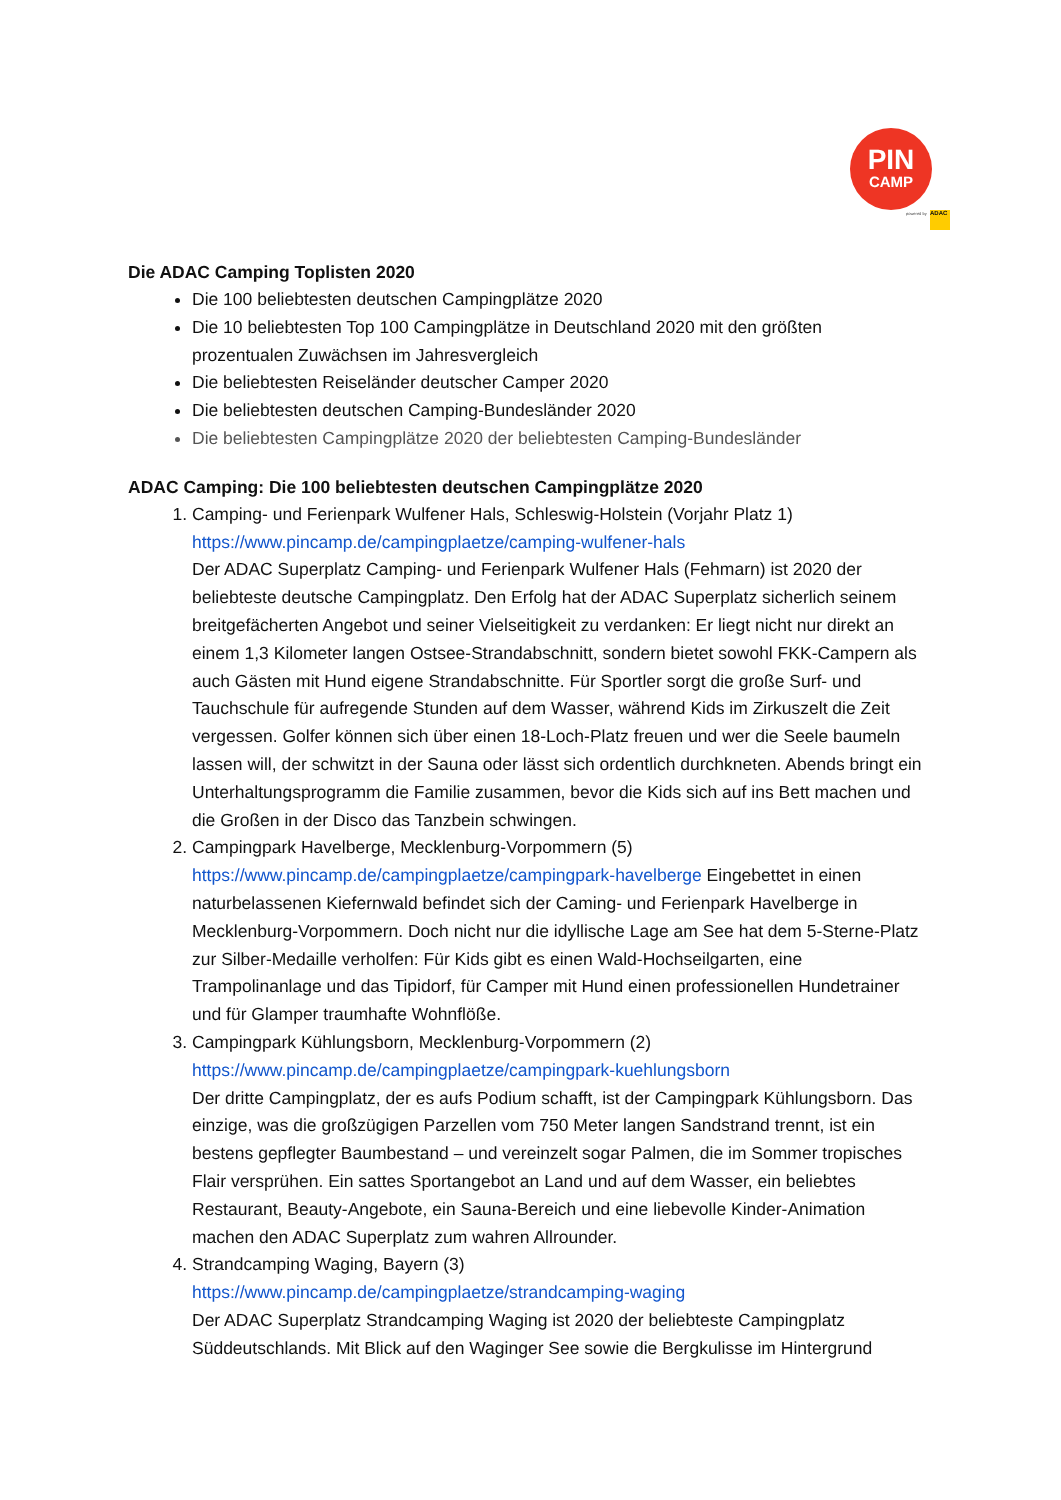PIN
CAMP
powered by ADAC
Die ADAC Camping Toplisten 2020
Die 100 beliebtesten deutschen Campingplätze 2020
Die 10 beliebtesten Top 100 Campingplätze in Deutschland 2020 mit den größten prozentualen Zuwächsen im Jahresvergleich
Die beliebtesten Reiseländer deutscher Camper 2020
Die beliebtesten deutschen Camping-Bundesländer 2020
Die beliebtesten Campingplätze 2020 der beliebtesten Camping-Bundesländer
ADAC Camping: Die 100 beliebtesten deutschen Campingplätze 2020
1. Camping- und Ferienpark Wulfener Hals, Schleswig-Holstein (Vorjahr Platz 1)
https://www.pincamp.de/campingplaetze/camping-wulfener-hals
Der ADAC Superplatz Camping- und Ferienpark Wulfener Hals (Fehmarn) ist 2020 der beliebteste deutsche Campingplatz. Den Erfolg hat der ADAC Superplatz sicherlich seinem breitgefächerten Angebot und seiner Vielseitigkeit zu verdanken: Er liegt nicht nur direkt an einem 1,3 Kilometer langen Ostsee-Strandabschnitt, sondern bietet sowohl FKK-Campern als auch Gästen mit Hund eigene Strandabschnitte. Für Sportler sorgt die große Surf- und Tauchschule für aufregende Stunden auf dem Wasser, während Kids im Zirkuszelt die Zeit vergessen. Golfer können sich über einen 18-Loch-Platz freuen und wer die Seele baumeln lassen will, der schwitzt in der Sauna oder lässt sich ordentlich durchkneten. Abends bringt ein Unterhaltungsprogramm die Familie zusammen, bevor die Kids sich auf ins Bett machen und die Großen in der Disco das Tanzbein schwingen.
2. Campingpark Havelberge, Mecklenburg-Vorpommern (5)
https://www.pincamp.de/campingplaetze/campingpark-havelberge Eingebettet in einen naturbelassenen Kiefernwald befindet sich der Caming- und Ferienpark Havelberge in Mecklenburg-Vorpommern. Doch nicht nur die idyllische Lage am See hat dem 5-Sterne-Platz zur Silber-Medaille verholfen: Für Kids gibt es einen Wald-Hochseilgarten, eine Trampolinanlage und das Tipidorf, für Camper mit Hund einen professionellen Hundetrainer und für Glamper traumhafte Wohnflöße.
3. Campingpark Kühlungsborn, Mecklenburg-Vorpommern (2)
https://www.pincamp.de/campingplaetze/campingpark-kuehlungsborn
Der dritte Campingplatz, der es aufs Podium schafft, ist der Campingpark Kühlungsborn. Das einzige, was die großzügigen Parzellen vom 750 Meter langen Sandstrand trennt, ist ein bestens gepflegter Baumbestand – und vereinzelt sogar Palmen, die im Sommer tropisches Flair versprühen. Ein sattes Sportangebot an Land und auf dem Wasser, ein beliebtes Restaurant, Beauty-Angebote, ein Sauna-Bereich und eine liebevolle Kinder-Animation machen den ADAC Superplatz zum wahren Allrounder.
4. Strandcamping Waging, Bayern (3)
https://www.pincamp.de/campingplaetze/strandcamping-waging
Der ADAC Superplatz Strandcamping Waging ist 2020 der beliebteste Campingplatz Süddeutschlands. Mit Blick auf den Waginger See sowie die Bergkulisse im Hintergrund